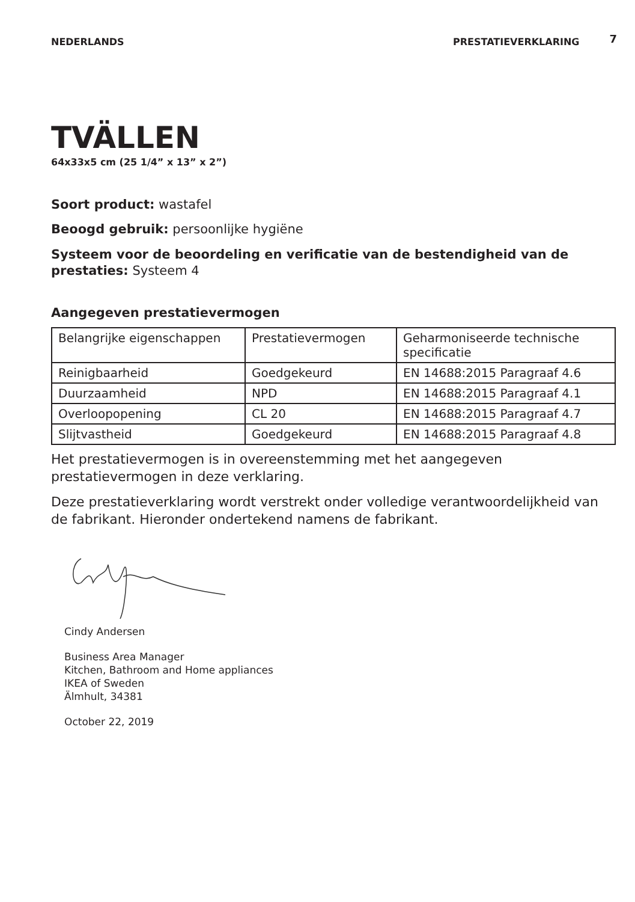NEDERLANDS PRESTATIEVERKLARING 7
TVÄLLEN
64x33x5 cm (25 1/4” x 13” x 2”)
Soort product: wastafel
Beoogd gebruik: persoonlijke hygiëne
Systeem voor de beoordeling en verificatie van de bestendigheid van de prestaties: Systeem 4
Aangegeven prestatievermogen
| Belangrijke eigenschappen | Prestatievermogen | Geharmoniseerde technische specificatie |
| Reinigbaarheid | Goedgekeurd | EN 14688:2015 Paragraaf 4.6 |
| Duurzaamheid | NPD | EN 14688:2015 Paragraaf 4.1 |
| Overloopopening | CL 20 | EN 14688:2015 Paragraaf 4.7 |
| Slijtvastheid | Goedgekeurd | EN 14688:2015 Paragraaf 4.8 |
Het prestatievermogen is in overeenstemming met het aangegeven prestatievermogen in deze verklaring.
Deze prestatieverklaring wordt verstrekt onder volledige verantwoordelijkheid van de fabrikant. Hieronder ondertekend namens de fabrikant.
Cindy Andersen
Business Area Manager
Kitchen, Bathroom and Home appliances
IKEA of Sweden
Älmhult, 34381
October 22, 2019